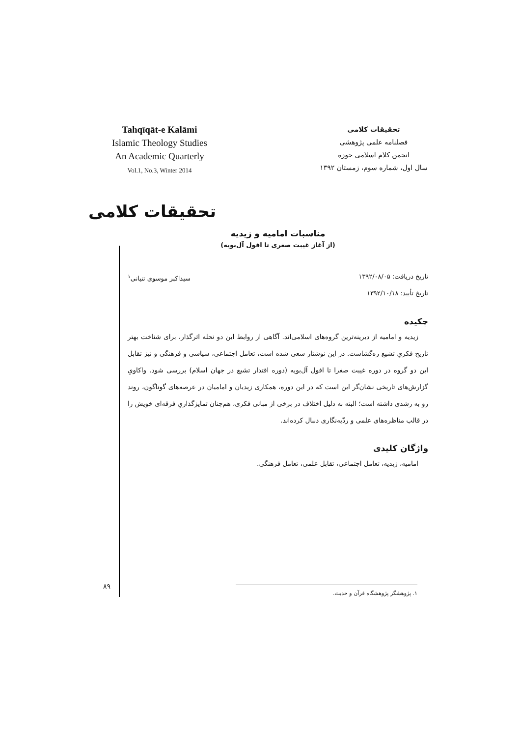Tahqīqāt-e Kalāmi
Islamic Theology Studies
An Academic Quarterly
Vol.1, No.3, Winter 2014
تحقیقات کلامی
فصلنامه علمی پژوهشی
انجمن کلام اسلامی حوزه
سال اول، شماره سوم، زمستان ۱۳۹۲
تحقیقات کلامی
مناسبات امامیه و زیدیه
(از آغاز غیبت صغری تا افول آل‌بویه)
تاریخ دریافت: ۱۳۹۲/۰۸/۰۵
تاریخ تأیید: ۱۳۹۲/۱۰/۱۸
سیداکبر موسوی تنیانی<sup>۱</sup>
چکیده
زیدیه و امامیه از دیرینه‌ترین گروه‌های اسلامی‌اند. آگاهی از روابط این دو نحله اثرگذار، برای شناخت بهتر تاریخ فکریِ تشیع ره‌گشاست. در این نوشتار سعی شده است، تعامل اجتماعی، سیاسی و فرهنگی و نیز تقابل این دو گروه در دوره غیبت صغرا تا افول آل‌بویه (دوره اقتدار تشیع در جهان اسلام) بررسی شود. واکاویِ گزارش‌های تاریخی نشان‌گر این است که در این دوره، همکاری زیدیان و امامیان در عرصه‌های گوناگون، روند رو به رشدی داشته است؛ البته به دلیل اختلاف در برخی از مبانی فکری، هم‌چنان تمایزگذاریِ فرقه‌ای خویش را در قالب مناظره‌های علمی و ردّیه‌نگاری دنبال کرده‌اند.
واژگان کلیدی
امامیه، زیدیه، تعامل اجتماعی، تقابل علمی، تعامل فرهنگی.
۸۹ ۱. پژوهشگر پژوهشگاه قرآن و حدیث.